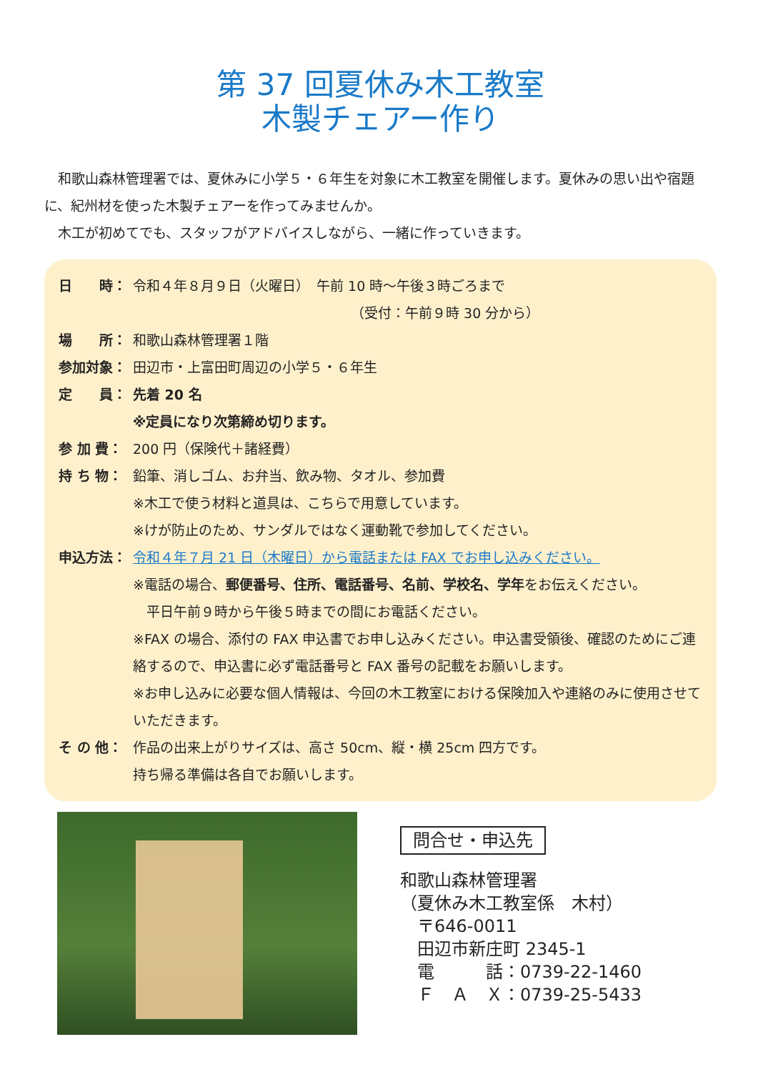第 37 回夏休み木工教室
木製チェアー作り
和歌山森林管理署では、夏休みに小学５・６年生を対象に木工教室を開催します。夏休みの思い出や宿題に、紀州材を使った木製チェアーを作ってみませんか。
木工が初めてでも、スタッフがアドバイスしながら、一緒に作っていきます。
日　　時： 令和４年８月９日（火曜日）　午前 10 時～午後３時ごろまで
（受付：午前９時 30 分から）
場　　所： 和歌山森林管理署１階
参加対象： 田辺市・上富田町周辺の小学５・６年生
定　　員： 先着 20 名
※定員になり次第締め切ります。
参 加 費： 200 円（保険代＋諸経費）
持 ち 物： 鉛筆、消しゴム、お弁当、飲み物、タオル、参加費
※木工で使う材料と道具は、こちらで用意しています。
※けが防止のため、サンダルではなく運動靴で参加してください。
申込方法： 令和４年７月 21 日（木曜日）から電話または FAX でお申し込みください。
※電話の場合、郵便番号、住所、電話番号、名前、学校名、学年をお伝えください。
　平日午前９時から午後５時までの間にお電話ください。
※FAX の場合、添付の FAX 申込書でお申し込みください。申込書受領後、確認のためにご連絡するので、申込書に必ず電話番号と FAX 番号の記載をお願いします。
※お申し込みに必要な個人情報は、今回の木工教室における保険加入や連絡のみに使用させていただきます。
そ の 他： 作品の出来上がりサイズは、高さ 50cm、縦・横 25cm 四方です。
持ち帰る準備は各自でお願いします。
問合せ・申込先
和歌山森林管理署
（夏休み木工教室係　木村）
　〒646-0011
　田辺市新庄町 2345-1
　電　　　話：0739-22-1460
　Ｆ　Ａ　Ｘ：0739-25-5433